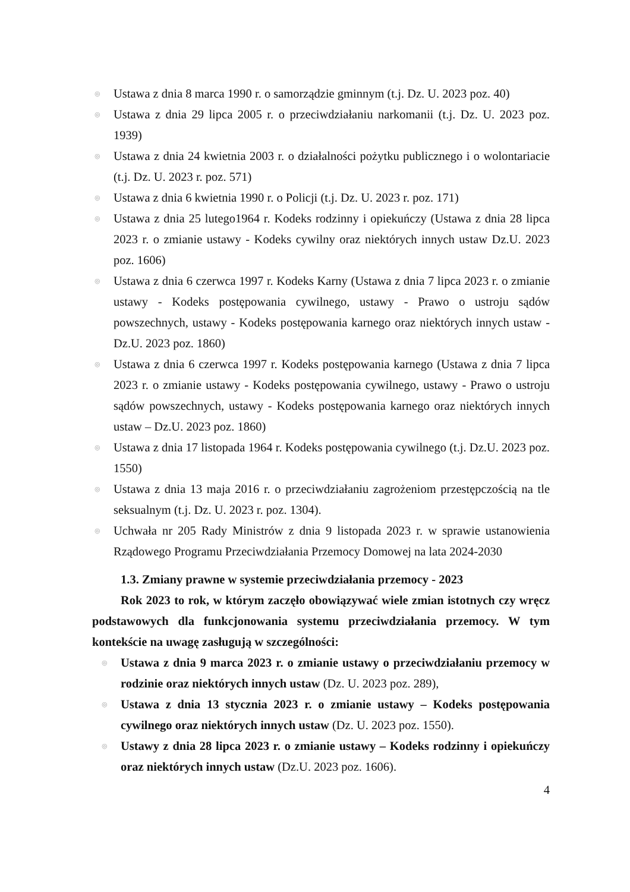◎ Ustawa z dnia 8 marca 1990 r. o samorządzie gminnym (t.j. Dz. U. 2023 poz. 40)
◎ Ustawa z dnia 29 lipca 2005 r. o przeciwdziałaniu narkomanii (t.j. Dz. U. 2023 poz. 1939)
◎ Ustawa z dnia 24 kwietnia 2003 r. o działalności pożytku publicznego i o wolontariacie (t.j. Dz. U. 2023 r. poz. 571)
◎ Ustawa z dnia 6 kwietnia 1990 r. o Policji (t.j. Dz. U. 2023 r. poz. 171)
◎ Ustawa z dnia 25 lutego1964 r. Kodeks rodzinny i opiekuńczy (Ustawa z dnia 28 lipca 2023 r. o zmianie ustawy - Kodeks cywilny oraz niektórych innych ustaw Dz.U. 2023 poz. 1606)
◎ Ustawa z dnia 6 czerwca 1997 r. Kodeks Karny (Ustawa z dnia 7 lipca 2023 r. o zmianie ustawy - Kodeks postępowania cywilnego, ustawy - Prawo o ustroju sądów powszechnych, ustawy - Kodeks postępowania karnego oraz niektórych innych ustaw - Dz.U. 2023 poz. 1860)
◎ Ustawa z dnia 6 czerwca 1997 r. Kodeks postępowania karnego (Ustawa z dnia 7 lipca 2023 r. o zmianie ustawy - Kodeks postępowania cywilnego, ustawy - Prawo o ustroju sądów powszechnych, ustawy - Kodeks postępowania karnego oraz niektórych innych ustaw – Dz.U. 2023 poz. 1860)
◎ Ustawa z dnia 17 listopada 1964 r. Kodeks postępowania cywilnego (t.j. Dz.U. 2023 poz. 1550)
◎ Ustawa z dnia 13 maja 2016 r. o przeciwdziałaniu zagrożeniom przestępczością na tle seksualnym (t.j. Dz. U. 2023 r. poz. 1304).
◎ Uchwała nr 205 Rady Ministrów z dnia 9 listopada 2023 r. w sprawie ustanowienia Rządowego Programu Przeciwdziałania Przemocy Domowej na lata 2024-2030
1.3. Zmiany prawne w systemie przeciwdziałania przemocy - 2023
Rok 2023 to rok, w którym zaczęło obowiązywać wiele zmian istotnych czy wręcz podstawowych dla funkcjonowania systemu przeciwdziałania przemocy. W tym kontekście na uwagę zasługują w szczególności:
◎ Ustawa z dnia 9 marca 2023 r. o zmianie ustawy o przeciwdziałaniu przemocy w rodzinie oraz niektórych innych ustaw (Dz. U. 2023 poz. 289),
◎ Ustawa z dnia 13 stycznia 2023 r. o zmianie ustawy – Kodeks postępowania cywilnego oraz niektórych innych ustaw (Dz. U. 2023 poz. 1550).
◎ Ustawy z dnia 28 lipca 2023 r. o zmianie ustawy – Kodeks rodzinny i opiekuńczy oraz niektórych innych ustaw (Dz.U. 2023 poz. 1606).
4